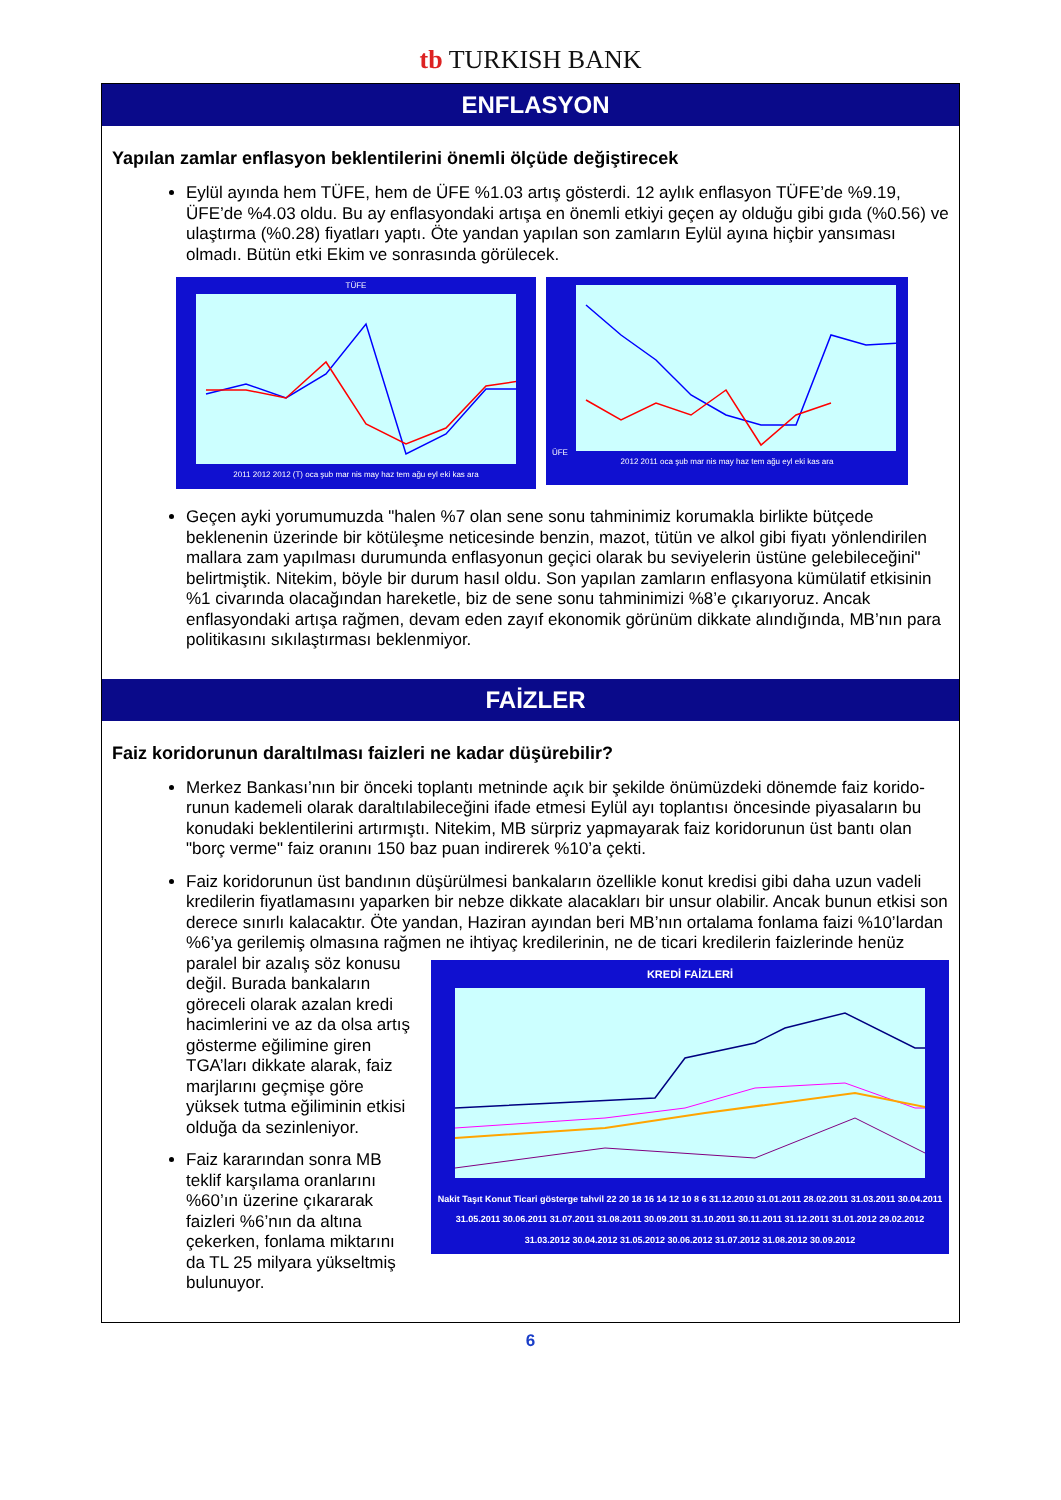tb TURKISH BANK
ENFLASYON
Yapılan zamlar enflasyon beklentilerini önemli ölçüde değiştirecek
Eylül ayında hem TÜFE, hem de ÜFE %1.03 artış gösterdi. 12 aylık enflasyon TÜFE’de %9.19, ÜFE’de %4.03 oldu. Bu ay enflasyondaki artışa en önemli etkiyi geçen ay olduğu gibi gıda (%0.56) ve ulaştırma (%0.28) fiyatları yaptı. Öte yandan yapılan son zamların Eylül ayına hiçbir yansıması olmadı. Bütün etki Ekim ve sonrasında görülecek.
TÜFE
2011 2012 2012 (T) oca şub mar nis may haz tem ağu eyl eki kas ara
ÜFE
2012 2011 oca şub mar nis may haz tem ağu eyl eki kas ara
Geçen ayki yorumumuzda "halen %7 olan sene sonu tahminimiz korumakla birlikte bütçede beklenenin üzerinde bir kötüleşme neticesinde benzin, mazot, tütün ve alkol gibi fiyatı yönlendirilen mallara zam yapılması durumunda enflasyonun geçici olarak bu seviyelerin üstüne gelebileceğini" belirtmiştik. Nitekim, böyle bir durum hasıl oldu. Son yapılan zamların enflasyona kümülatif etkisinin %1 civarında olacağından hareketle, biz de sene sonu tahminimizi %8’e çıkarıyoruz. Ancak enflasyondaki artışa rağmen, devam eden zayıf ekonomik görünüm dikkate alındığında, MB’nın para politikasını sıkılaştırması beklenmiyor.
FAİZLER
Faiz koridorunun daraltılması faizleri ne kadar düşürebilir?
Merkez Bankası’nın bir önceki toplantı metninde açık bir şekilde önümüzdeki dönemde faiz korido-runun kademeli olarak daraltılabileceğini ifade etmesi Eylül ayı toplantısı öncesinde piyasaların bu konudaki beklentilerini artırmıştı. Nitekim, MB sürpriz yapmayarak faiz koridorunun üst bantı olan "borç verme" faiz oranını 150 baz puan indirerek %10’a çekti.
Faiz koridorunun üst bandının düşürülmesi bankaların özellikle konut kredisi gibi daha uzun vadeli kredilerin fiyatlamasını yaparken bir nebze dikkate alacakları bir unsur olabilir. Ancak bunun etkisi son derece sınırlı kalacaktır. Öte yandan, Haziran ayından beri MB’nın ortalama fonlama faizi %10’lardan %6’ya gerilemiş olmasına rağmen ne ihtiyaç kredilerinin, ne de ticari kredilerin
KREDİ FAİZLERİ
Nakit Taşıt Konut Ticari gösterge tahvil 22 20 18 16 14 12 10 8 6 31.12.2010 31.01.2011 28.02.2011 31.03.2011 30.04.2011 31.05.2011 30.06.2011 31.07.2011 31.08.2011 30.09.2011 31.10.2011 30.11.2011 31.12.2011 31.01.2012 29.02.2012 31.03.2012 30.04.2012 31.05.2012 30.06.2012 31.07.2012 31.08.2012 30.09.2012
faizlerinde henüz paralel bir azalış söz konusu değil. Burada bankaların göreceli olarak azalan kredi hacimlerini ve az da olsa artış gösterme eğilimine giren TGA’ları dikkate alarak, faiz marjlarını geçmişe göre yüksek tutma eğiliminin etkisi olduğa da sezinleniyor.
Faiz kararından sonra MB teklif karşılama oranlarını %60’ın üzerine çıkararak faizleri %6’nın da altına çekerken, fonlama miktarını da TL 25 milyara yükseltmiş bulunuyor.
6